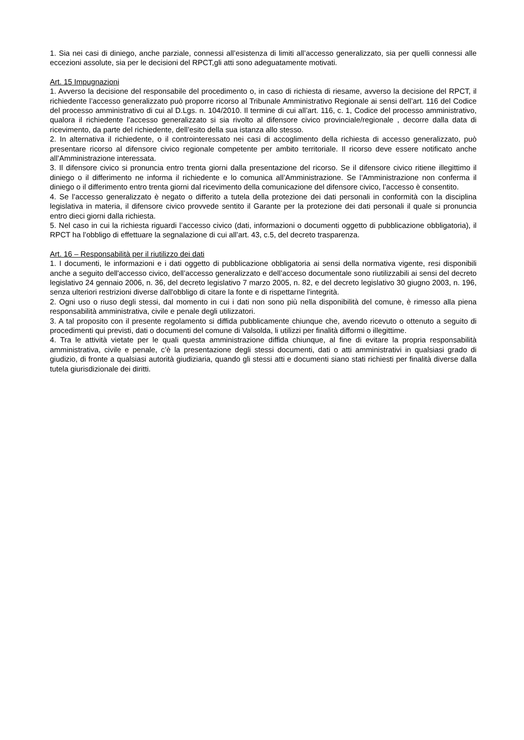1. Sia nei casi di diniego, anche parziale, connessi all’esistenza di limiti all’accesso generalizzato, sia per quelli connessi alle eccezioni assolute, sia per le decisioni del RPCT,gli atti sono adeguatamente motivati.
Art. 15 Impugnazioni
1. Avverso la decisione del responsabile del procedimento o, in caso di richiesta di riesame, avverso la decisione del RPCT, il richiedente l’accesso generalizzato può proporre ricorso al Tribunale Amministrativo Regionale ai sensi dell’art. 116 del Codice del processo amministrativo di cui al D.Lgs. n. 104/2010. Il termine di cui all’art. 116, c. 1, Codice del processo amministrativo, qualora il richiedente l’accesso generalizzato si sia rivolto al difensore civico provinciale/regionale , decorre dalla data di ricevimento, da parte del richiedente, dell’esito della sua istanza allo stesso.
2. In alternativa il richiedente, o il controinteressato nei casi di accoglimento della richiesta di accesso generalizzato, può presentare ricorso al difensore civico regionale competente per ambito territoriale. Il ricorso deve essere notificato anche all’Amministrazione interessata.
3. Il difensore civico si pronuncia entro trenta giorni dalla presentazione del ricorso. Se il difensore civico ritiene illegittimo il diniego o il differimento ne informa il richiedente e lo comunica all’Amministrazione. Se l’Amministrazione non conferma il diniego o il differimento entro trenta giorni dal ricevimento della comunicazione del difensore civico, l’accesso è consentito.
4. Se l’accesso generalizzato è negato o differito a tutela della protezione dei dati personali in conformità con la disciplina legislativa in materia, il difensore civico provvede sentito il Garante per la protezione dei dati personali il quale si pronuncia entro dieci giorni dalla richiesta.
5. Nel caso in cui la richiesta riguardi l’accesso civico (dati, informazioni o documenti oggetto di pubblicazione obbligatoria), il RPCT ha l’obbligo di effettuare la segnalazione di cui all’art. 43, c.5, del decreto trasparenza.
Art. 16 – Responsabilità per il riutilizzo dei dati
1. I documenti, le informazioni e i dati oggetto di pubblicazione obbligatoria ai sensi della normativa vigente, resi disponibili anche a seguito dell'accesso civico, dell’accesso generalizzato e dell’acceso documentale sono riutilizzabili ai sensi del decreto legislativo 24 gennaio 2006, n. 36, del decreto legislativo 7 marzo 2005, n. 82, e del decreto legislativo 30 giugno 2003, n. 196, senza ulteriori restrizioni diverse dall'obbligo di citare la fonte e di rispettarne l'integrità.
2. Ogni uso o riuso degli stessi, dal momento in cui i dati non sono più nella disponibilità del comune, è rimesso alla piena responsabilità amministrativa, civile e penale degli utilizzatori.
3. A tal proposito con il presente regolamento si diffida pubblicamente chiunque che, avendo ricevuto o ottenuto a seguito di procedimenti qui previsti, dati o documenti del comune di Valsolda, li utilizzi per finalità difformi o illegittime.
4. Tra le attività vietate per le quali questa amministrazione diffida chiunque, al fine di evitare la propria responsabilità amministrativa, civile e penale, c’è la presentazione degli stessi documenti, dati o atti amministrativi in qualsiasi grado di giudizio, di fronte a qualsiasi autorità giudiziaria, quando gli stessi atti e documenti siano stati richiesti per finalità diverse dalla tutela giurisdizionale dei diritti.